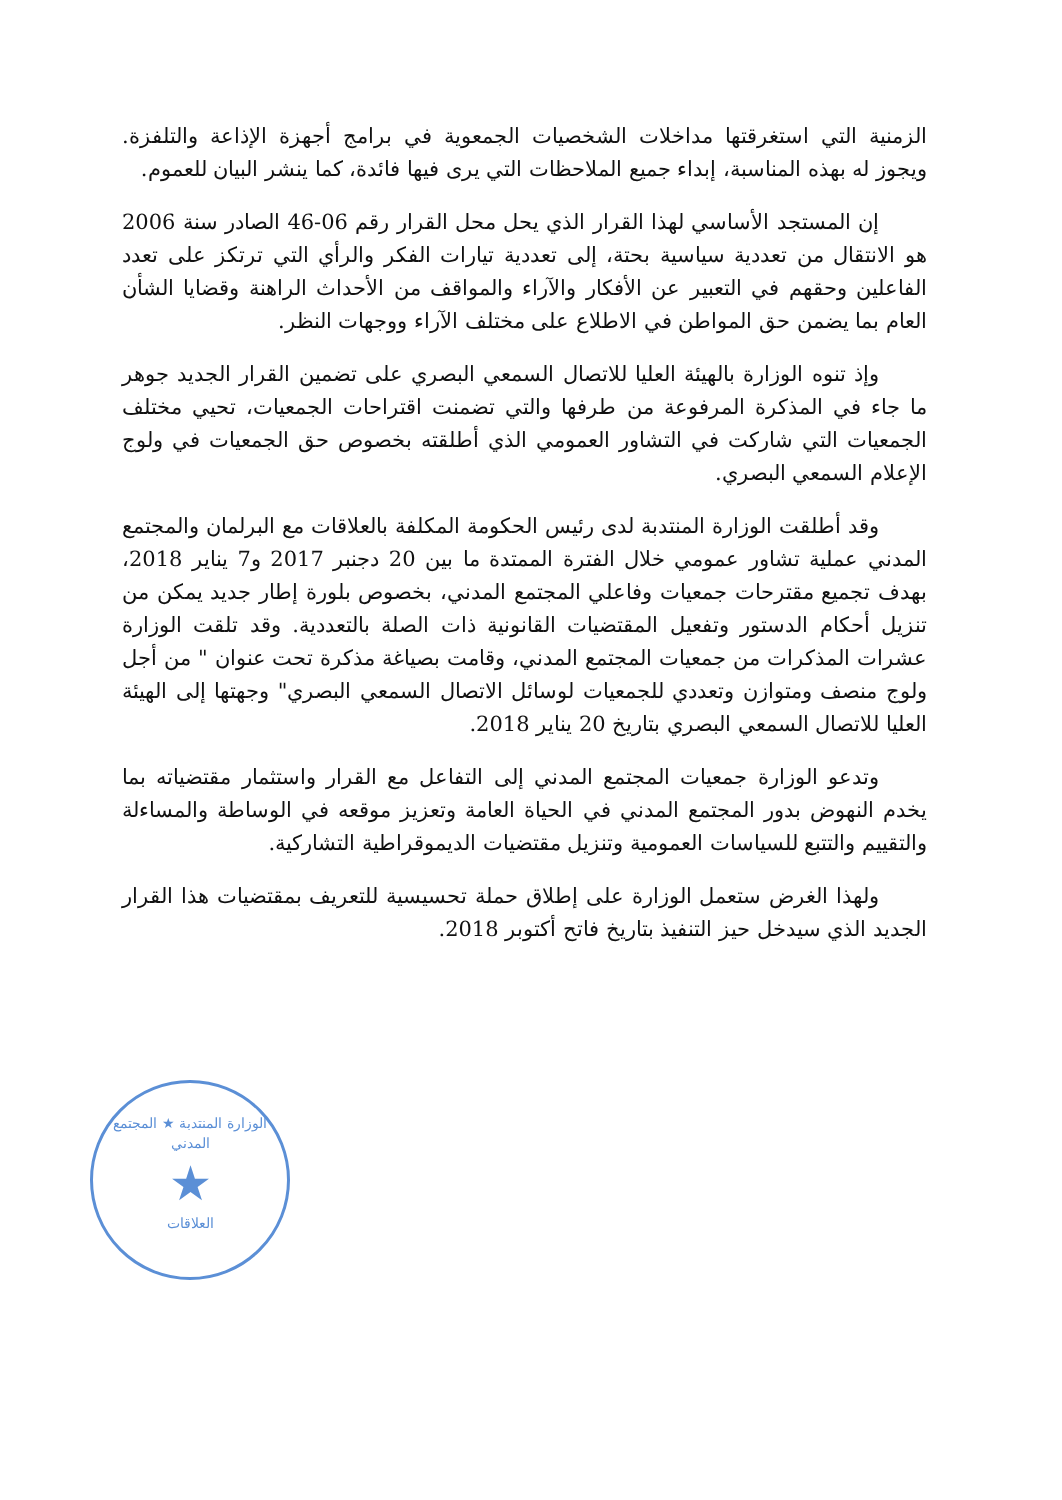الزمنية التي استغرقتها مداخلات الشخصيات الجمعوية في برامج أجهزة الإذاعة والتلفزة. ويجوز له بهذه المناسبة، إبداء جميع الملاحظات التي يرى فيها فائدة، كما ينشر البيان للعموم.
إن المستجد الأساسي لهذا القرار الذي يحل محل القرار رقم 06-46 الصادر سنة 2006 هو الانتقال من تعددية سياسية بحتة، إلى تعددية تيارات الفكر والرأي التي ترتكز على تعدد الفاعلين وحقهم في التعبير عن الأفكار والآراء والمواقف من الأحداث الراهنة وقضايا الشأن العام بما يضمن حق المواطن في الاطلاع على مختلف الآراء ووجهات النظر.
وإذ تنوه الوزارة بالهيئة العليا للاتصال السمعي البصري على تضمين القرار الجديد جوهر ما جاء في المذكرة المرفوعة من طرفها والتي تضمنت اقتراحات الجمعيات، تحيي مختلف الجمعيات التي شاركت في التشاور العمومي الذي أطلقته بخصوص حق الجمعيات في ولوج الإعلام السمعي البصري.
وقد أطلقت الوزارة المنتدبة لدى رئيس الحكومة المكلفة بالعلاقات مع البرلمان والمجتمع المدني عملية تشاور عمومي خلال الفترة الممتدة ما بين 20 دجنبر 2017 و7 يناير 2018، بهدف تجميع مقترحات جمعيات وفاعلي المجتمع المدني، بخصوص بلورة إطار جديد يمكن من تنزيل أحكام الدستور وتفعيل المقتضيات القانونية ذات الصلة بالتعددية. وقد تلقت الوزارة عشرات المذكرات من جمعيات المجتمع المدني، وقامت بصياغة مذكرة تحت عنوان " من أجل ولوج منصف ومتوازن وتعددي للجمعيات لوسائل الاتصال السمعي البصري" وجهتها إلى الهيئة العليا للاتصال السمعي البصري بتاريخ 20 يناير 2018.
وتدعو الوزارة جمعيات المجتمع المدني إلى التفاعل مع القرار واستثمار مقتضياته بما يخدم النهوض بدور المجتمع المدني في الحياة العامة وتعزيز موقعه في الوساطة والمساءلة والتقييم والتتبع للسياسات العمومية وتنزيل مقتضيات الديموقراطية التشاركية.
ولهذا الغرض ستعمل الوزارة على إطلاق حملة تحسيسية للتعريف بمقتضيات هذا القرار الجديد الذي سيدخل حيز التنفيذ بتاريخ فاتح أكتوبر 2018.
الوزارة المنتدبة ★ المجتمع المدني
★
العلاقات